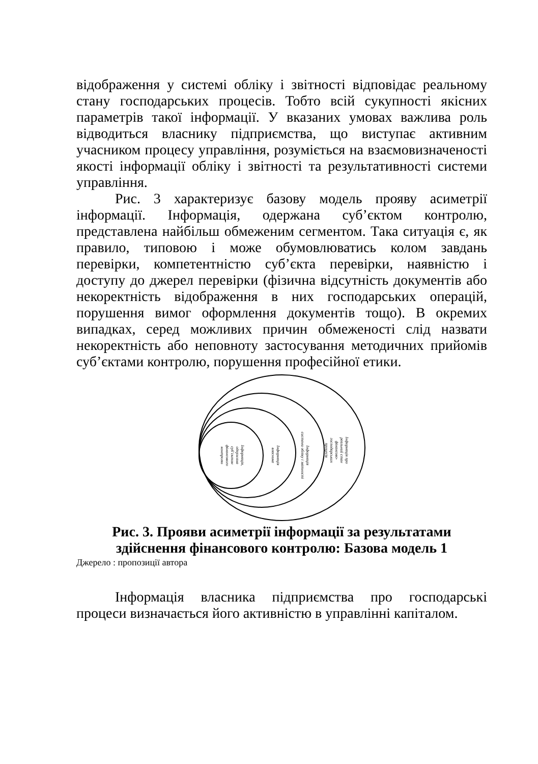відображення у системі обліку і звітності відповідає реальному стану господарських процесів. Тобто всій сукупності якісних параметрів такої інформації. У вказаних умовах важлива роль відводиться власнику підприємства, що виступає активним учасником процесу управління, розуміється на взаємовизначеності якості інформації обліку і звітності та результативності системи управління.
Рис. 3 характеризує базову модель прояву асиметрії інформації. Інформація, одержана суб’єктом контролю, представлена найбільш обмеженим сегментом. Така ситуація є, як правило, типовою і може обумовлюватись колом завдань перевірки, компетентністю суб’єкта перевірки, наявністю і доступу до джерел перевірки (фізична відсутність документів або некоректність відображення в них господарських операцій, порушення вимог оформлення документів тощо). В окремих випадках, серед можливих причин обмеженості слід назвати некоректність або неповноту застосування методичних прийомів суб’єктами контролю, порушення професійної етики.
Інформація,
одержана
суб’єктом
фінансового
контролю
Інформація
власника
Інформація
системи обліку і звітності
Інформація про
реальний стан
фінансово-
господарських
процесів
Рис. 3. Прояви асиметрії інформації за результатами
здійснення фінансового контролю: Базова модель 1
Джерело : пропозиції автора
Інформація власника підприємства про господарські процеси визначається його активністю в управлінні капіталом.